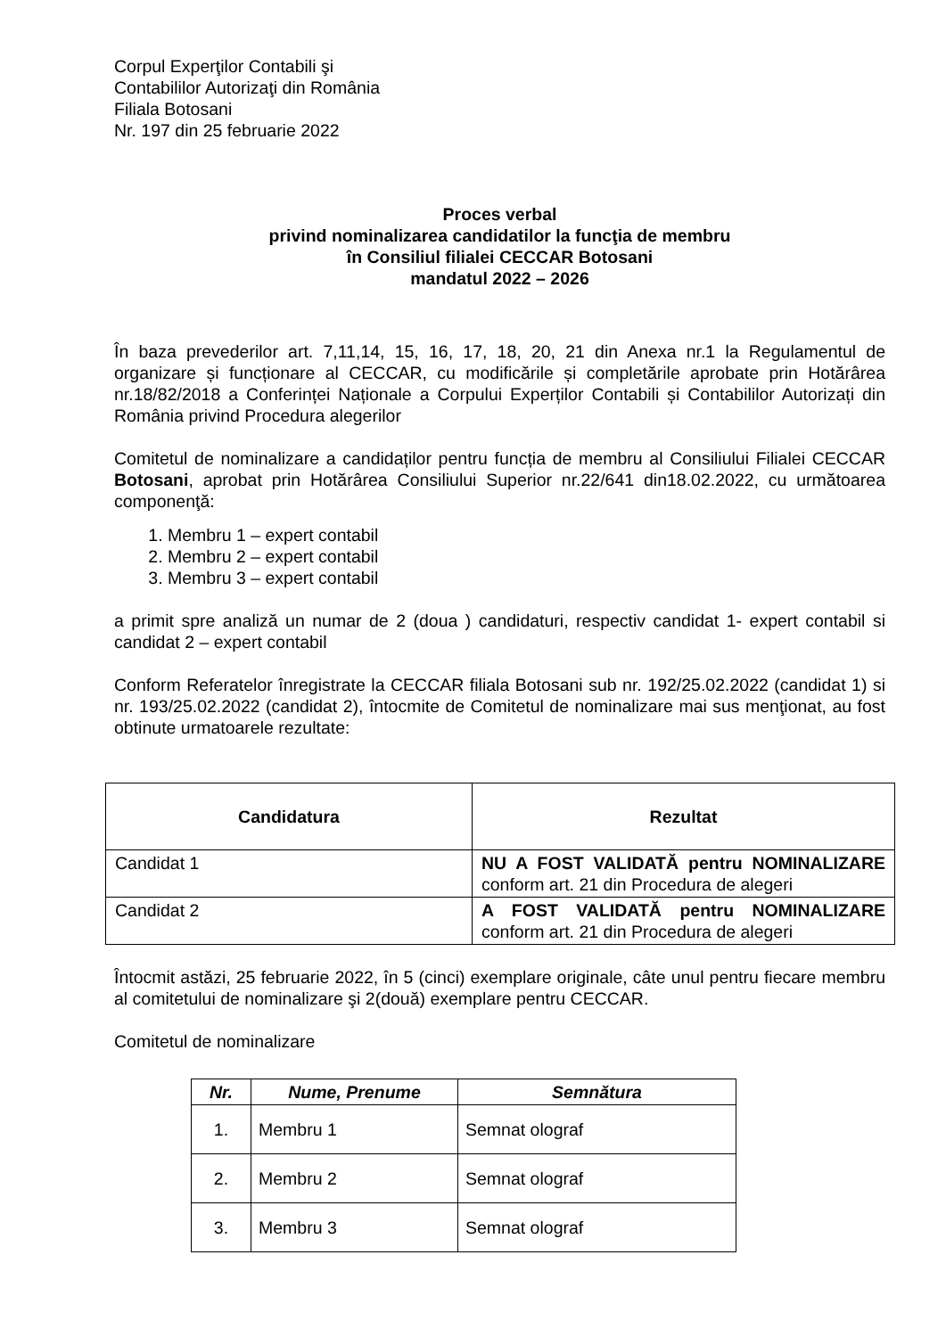Corpul Experţilor Contabili şi
Contabililor Autorizaţi din România
Filiala Botosani
Nr. 197 din 25 februarie 2022
Proces verbal
privind nominalizarea candidatilor la funcţia de membru
în Consiliul filialei CECCAR Botosani
mandatul 2022 – 2026
În baza prevederilor art. 7,11,14, 15, 16, 17, 18, 20, 21 din Anexa nr.1 la Regulamentul de organizare și funcționare al CECCAR, cu modificările și completările aprobate prin Hotărârea nr.18/82/2018 a Conferinței Naționale a Corpului Experților Contabili și Contabililor Autorizați din România privind Procedura alegerilor
Comitetul de nominalizare a candidaților pentru funcția de membru al Consiliului Filialei CECCAR Botosani, aprobat prin Hotărârea Consiliului Superior nr.22/641 din18.02.2022, cu următoarea componenţă:
1. Membru 1 – expert contabil
2. Membru 2 – expert contabil
3. Membru 3 – expert contabil
a primit spre analiză un numar de 2 (doua ) candidaturi, respectiv candidat 1- expert contabil si candidat 2 – expert contabil
Conform Referatelor înregistrate la CECCAR filiala Botosani sub nr. 192/25.02.2022 (candidat 1) si nr. 193/25.02.2022 (candidat 2), întocmite de Comitetul de nominalizare mai sus menţionat, au fost obtinute urmatoarele rezultate:
| Candidatura | Rezultat |
| --- | --- |
| Candidat 1 | NU A FOST VALIDATĂ pentru NOMINALIZARE conform art. 21 din Procedura de alegeri |
| Candidat 2 | A FOST VALIDATĂ pentru NOMINALIZARE conform art. 21 din Procedura de alegeri |
Întocmit astăzi, 25 februarie 2022, în 5 (cinci) exemplare originale, câte unul pentru fiecare membru al comitetului de nominalizare şi 2(două) exemplare pentru CECCAR.
Comitetul de nominalizare
| Nr. | Nume, Prenume | Semnătura |
| --- | --- | --- |
| 1. | Membru 1 | Semnat olograf |
| 2. | Membru 2 | Semnat olograf |
| 3. | Membru 3 | Semnat olograf |